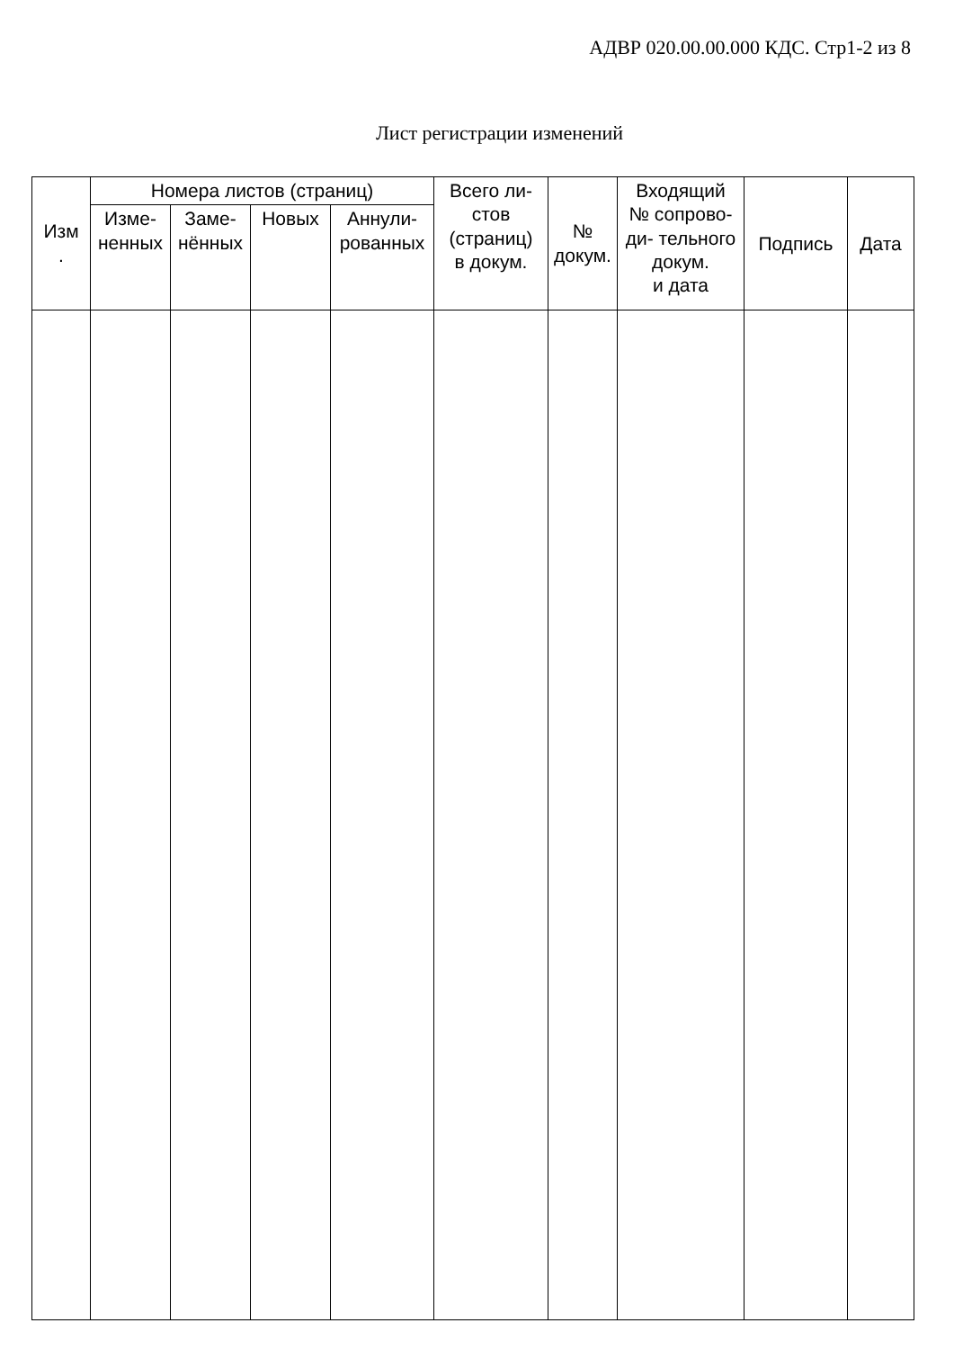АДВР 020.00.00.000 КДС. Стр1-2 из 8
Лист регистрации изменений
| Изм . | Номера листов (страниц) | | | | Всего ли- стов (страниц) в докум. | № докум. | Входящий № сопрово- ди- тельного докум. и дата | Подпись | Дата |
| --- | --- | --- | --- | --- | --- | --- | --- | --- | --- |
| | Изме- ненных | Заме- нённых | Новых | Аннули- рованных | | | | | |